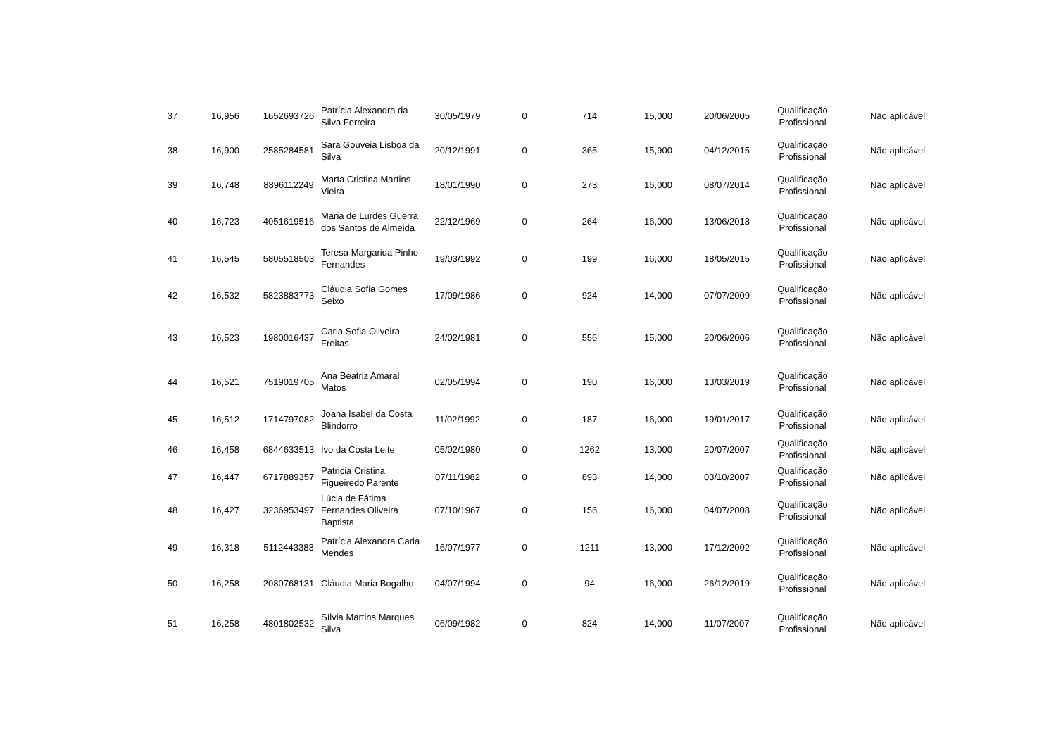| 37 | 16,956 | 1652693726 | Patrícia Alexandra da Silva Ferreira | 30/05/1979 | 0 | 714 | 15,000 | 20/06/2005 | Qualificação Profissional | Não aplicável |
| 38 | 16,900 | 2585284581 | Sara Gouveia Lisboa da Silva | 20/12/1991 | 0 | 365 | 15,900 | 04/12/2015 | Qualificação Profissional | Não aplicável |
| 39 | 16,748 | 8896112249 | Marta Cristina Martins Vieira | 18/01/1990 | 0 | 273 | 16,000 | 08/07/2014 | Qualificação Profissional | Não aplicável |
| 40 | 16,723 | 4051619516 | Maria de Lurdes Guerra dos Santos de Almeida | 22/12/1969 | 0 | 264 | 16,000 | 13/06/2018 | Qualificação Profissional | Não aplicável |
| 41 | 16,545 | 5805518503 | Teresa Margarida Pinho Fernandes | 19/03/1992 | 0 | 199 | 16,000 | 18/05/2015 | Qualificação Profissional | Não aplicável |
| 42 | 16,532 | 5823883773 | Cláudia Sofia Gomes Seixo | 17/09/1986 | 0 | 924 | 14,000 | 07/07/2009 | Qualificação Profissional | Não aplicável |
| 43 | 16,523 | 1980016437 | Carla Sofia Oliveira Freitas | 24/02/1981 | 0 | 556 | 15,000 | 20/06/2006 | Qualificação Profissional | Não aplicável |
| 44 | 16,521 | 7519019705 | Ana Beatriz Amaral Matos | 02/05/1994 | 0 | 190 | 16,000 | 13/03/2019 | Qualificação Profissional | Não aplicável |
| 45 | 16,512 | 1714797082 | Joana Isabel da Costa Blindorro | 11/02/1992 | 0 | 187 | 16,000 | 19/01/2017 | Qualificação Profissional | Não aplicável |
| 46 | 16,458 | 6844633513 | Ivo da Costa Leite | 05/02/1980 | 0 | 1262 | 13,000 | 20/07/2007 | Qualificação Profissional | Não aplicável |
| 47 | 16,447 | 6717889357 | Patricia Cristina Figueiredo Parente | 07/11/1982 | 0 | 893 | 14,000 | 03/10/2007 | Qualificação Profissional | Não aplicável |
| 48 | 16,427 | 3236953497 | Lúcia de Fátima Fernandes Oliveira Baptista | 07/10/1967 | 0 | 156 | 16,000 | 04/07/2008 | Qualificação Profissional | Não aplicável |
| 49 | 16,318 | 5112443383 | Patrícia Alexandra Caria Mendes | 16/07/1977 | 0 | 1211 | 13,000 | 17/12/2002 | Qualificação Profissional | Não aplicável |
| 50 | 16,258 | 2080768131 | Cláudia Maria Bogalho | 04/07/1994 | 0 | 94 | 16,000 | 26/12/2019 | Qualificação Profissional | Não aplicável |
| 51 | 16,258 | 4801802532 | Sílvia Martins Marques Silva | 06/09/1982 | 0 | 824 | 14,000 | 11/07/2007 | Qualificação Profissional | Não aplicável |